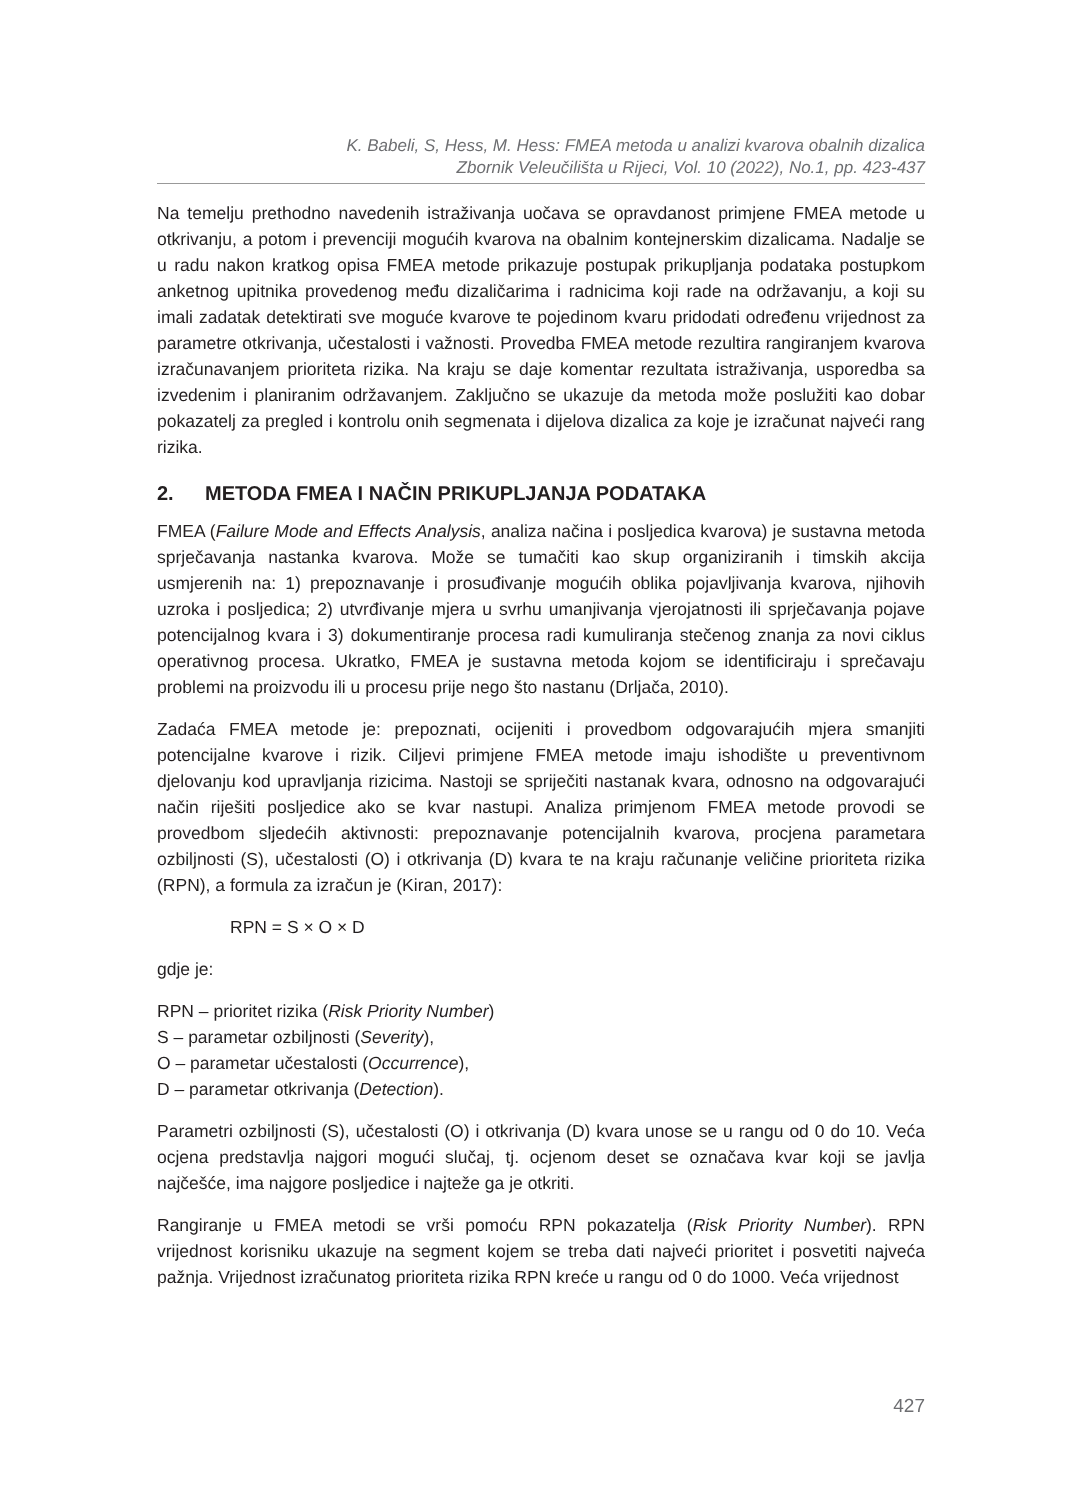K. Babeli, S, Hess, M. Hess: FMEA metoda u analizi kvarova obalnih dizalica
Zbornik Veleučilišta u Rijeci, Vol. 10 (2022), No.1, pp. 423-437
Na temelju prethodno navedenih istraživanja uočava se opravdanost primjene FMEA metode u otkrivanju, a potom i prevenciji mogućih kvarova na obalnim kontejnerskim dizalicama. Nadalje se u radu nakon kratkog opisa FMEA metode prikazuje postupak prikupljanja podataka postupkom anketnog upitnika provedenog među dizaličarima i radnicima koji rade na održavanju, a koji su imali zadatak detektirati sve moguće kvarove te pojedinom kvaru pridodati određenu vrijednost za parametre otkrivanja, učestalosti i važnosti. Provedba FMEA metode rezultira rangiranjem kvarova izračunavanjem prioriteta rizika. Na kraju se daje komentar rezultata istraživanja, usporedba sa izvedenim i planiranim održavanjem. Zaključno se ukazuje da metoda može poslužiti kao dobar pokazatelj za pregled i kontrolu onih segmenata i dijelova dizalica za koje je izračunat najveći rang rizika.
2. METODA FMEA I NAČIN PRIKUPLJANJA PODATAKA
FMEA (Failure Mode and Effects Analysis, analiza načina i posljedica kvarova) je sustavna metoda sprječavanja nastanka kvarova. Može se tumačiti kao skup organiziranih i timskih akcija usmjerenih na: 1) prepoznavanje i prosuđivanje mogućih oblika pojavljivanja kvarova, njihovih uzroka i posljedica; 2) utvrđivanje mjera u svrhu umanjivanja vjerojatnosti ili sprječavanja pojave potencijalnog kvara i 3) dokumentiranje procesa radi kumuliranja stečenog znanja za novi ciklus operativnog procesa. Ukratko, FMEA je sustavna metoda kojom se identificiraju i sprečavaju problemi na proizvodu ili u procesu prije nego što nastanu (Drljača, 2010).
Zadaća FMEA metode je: prepoznati, ocijeniti i provedbom odgovarajućih mjera smanjiti potencijalne kvarove i rizik. Ciljevi primjene FMEA metode imaju ishodište u preventivnom djelovanju kod upravljanja rizicima. Nastoji se spriječiti nastanak kvara, odnosno na odgovarajući način riješiti posljedice ako se kvar nastupi. Analiza primjenom FMEA metode provodi se provedbom sljedećih aktivnosti: prepoznavanje potencijalnih kvarova, procjena parametara ozbiljnosti (S), učestalosti (O) i otkrivanja (D) kvara te na kraju računanje veličine prioriteta rizika (RPN), a formula za izračun je (Kiran, 2017):
RPN = S × O × D
gdje je:
RPN – prioritet rizika (Risk Priority Number)
S – parametar ozbiljnosti (Severity),
O – parametar učestalosti (Occurrence),
D – parametar otkrivanja (Detection).
Parametri ozbiljnosti (S), učestalosti (O) i otkrivanja (D) kvara unose se u rangu od 0 do 10. Veća ocjena predstavlja najgori mogući slučaj, tj. ocjenom deset se označava kvar koji se javlja najčešće, ima najgore posljedice i najteže ga je otkriti.
Rangiranje u FMEA metodi se vrši pomoću RPN pokazatelja (Risk Priority Number). RPN vrijednost korisniku ukazuje na segment kojem se treba dati najveći prioritet i posvetiti najveća pažnja. Vrijednost izračunatog prioriteta rizika RPN kreće u rangu od 0 do 1000. Veća vrijednost
427